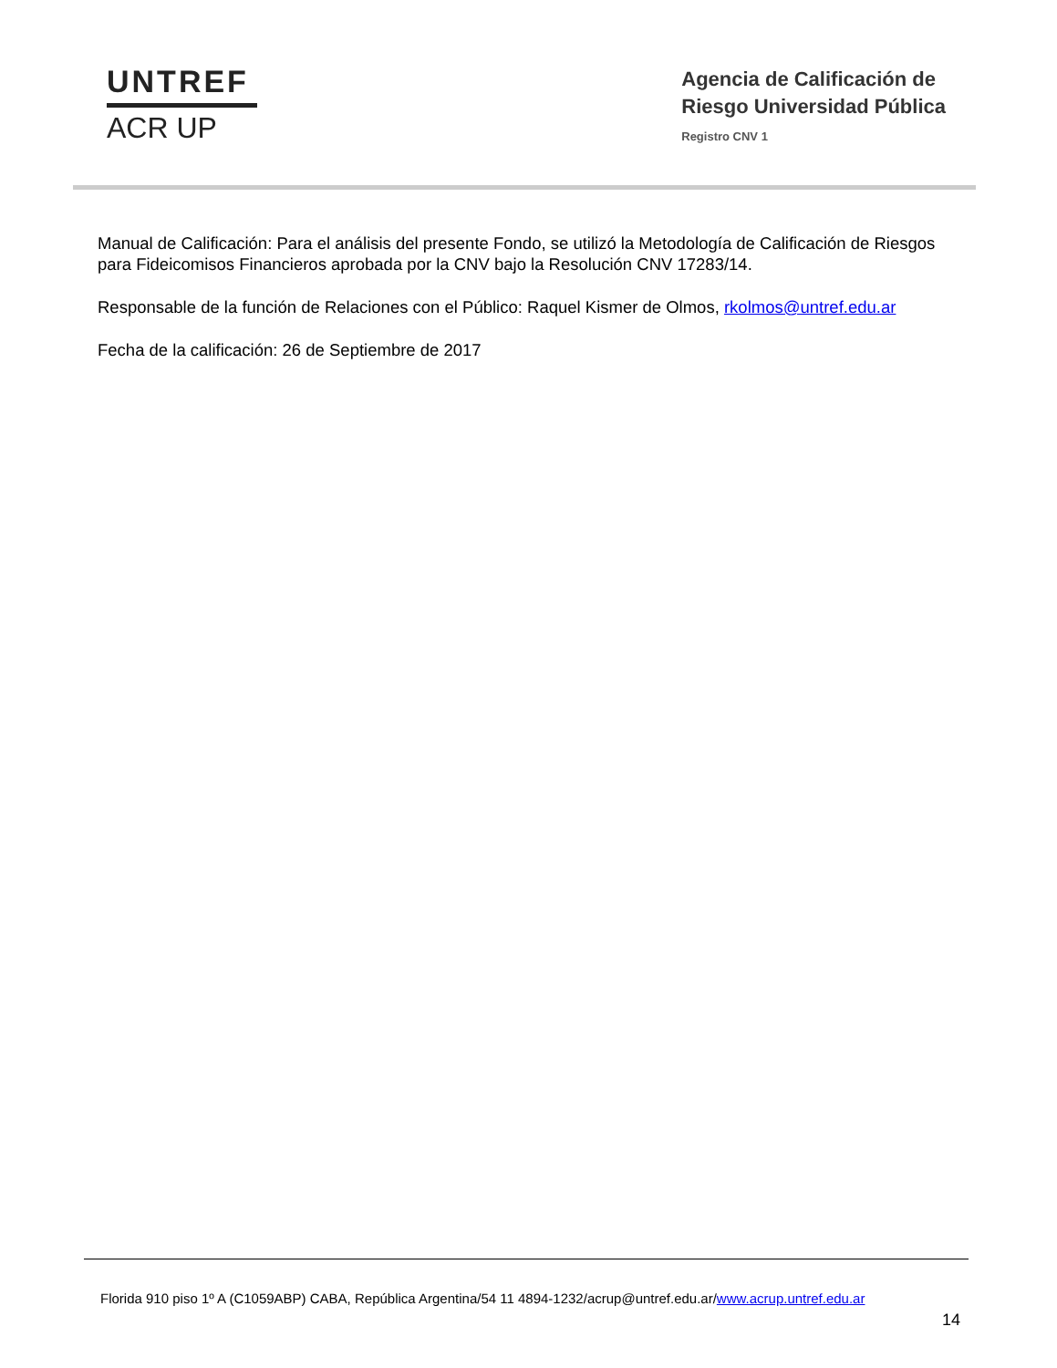UNTREF
ACR UP
Agencia de Calificación de
Riesgo Universidad Pública
Registro CNV 1
Manual de Calificación: Para el análisis del presente Fondo, se utilizó la Metodología de Calificación de Riesgos para Fideicomisos Financieros aprobada por la CNV bajo la Resolución CNV 17283/14.
Responsable de la función de Relaciones con el Público: Raquel Kismer de Olmos, rkolmos@untref.edu.ar
Fecha de la calificación: 26 de Septiembre de 2017
Florida 910 piso 1º A (C1059ABP) CABA, República Argentina/54 11 4894-1232/acrup@untref.edu.ar/www.acrup.untref.edu.ar
14